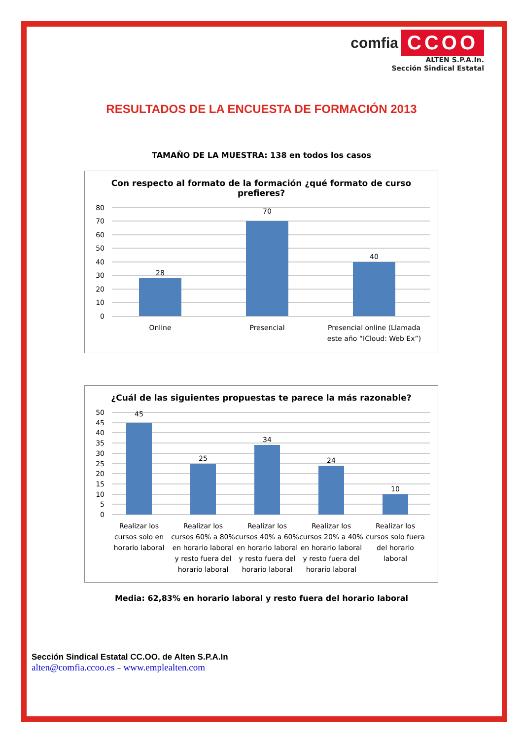comfia CCOO
ALTEN S.P.A.In.
Sección Sindical Estatal
RESULTADOS DE LA ENCUESTA DE FORMACIÓN 2013
TAMAÑO DE LA MUESTRA: 138 en todos los casos
Con respecto al formato de la formación ¿qué formato de curso prefieres?
80
70
60
50
40
30
20
10
0
28
70
40
Online
Presencial
Presencial online (Llamada
este año “ICloud: Web Ex”)
¿Cuál de las siguientes propuestas te parece la más razonable?
50
45
40
35
30
25
20
15
10
5
0
45
25
34
24
10
Realizar los
cursos solo en
horario laboral
Realizar los
cursos 60% a 80%
en horario laboral
y resto fuera del
horario laboral
Realizar los
cursos 40% a 60%
en horario laboral
y resto fuera del
horario laboral
Realizar los
cursos 20% a 40%
en horario laboral
y resto fuera del
horario laboral
Realizar los
cursos solo fuera
del horario
laboral
Media: 62,83% en horario laboral y resto fuera del horario laboral
Sección Sindical Estatal CC.OO. de Alten S.P.A.In
alten@comfia.ccoo.es – www.emplealten.com